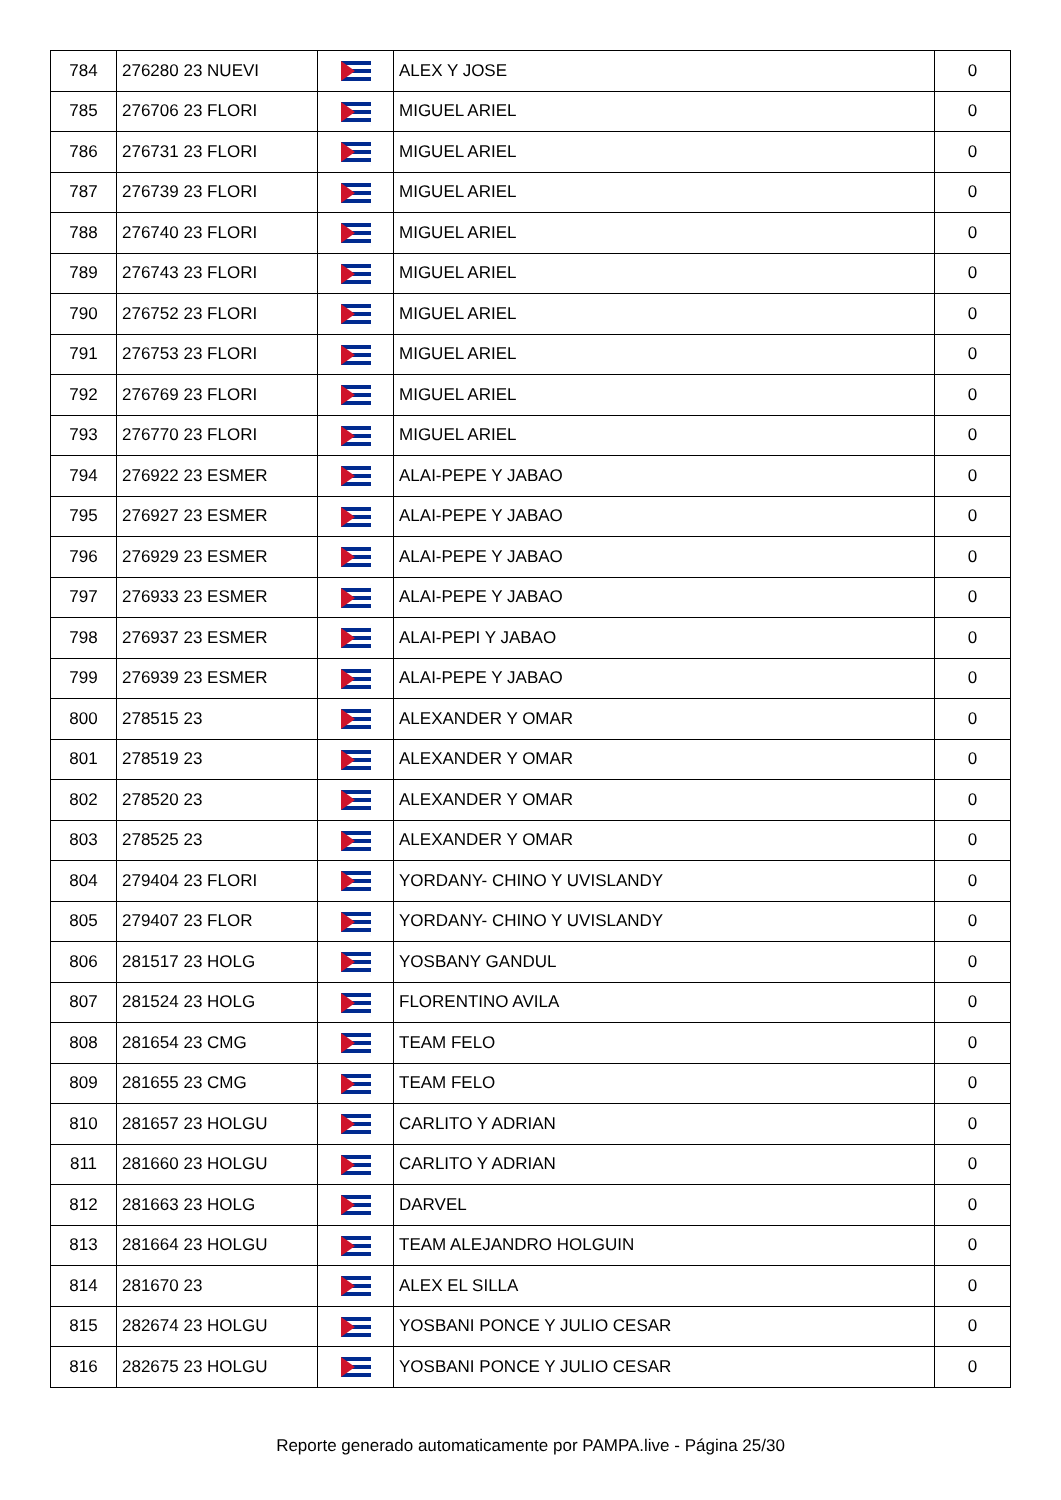| 784 | 276280 23 NUEVI | | ALEX Y JOSE | 0 |
| 785 | 276706 23 FLORI | | MIGUEL ARIEL | 0 |
| 786 | 276731 23 FLORI | | MIGUEL ARIEL | 0 |
| 787 | 276739 23 FLORI | | MIGUEL ARIEL | 0 |
| 788 | 276740 23 FLORI | | MIGUEL ARIEL | 0 |
| 789 | 276743 23 FLORI | | MIGUEL ARIEL | 0 |
| 790 | 276752 23 FLORI | | MIGUEL ARIEL | 0 |
| 791 | 276753 23 FLORI | | MIGUEL ARIEL | 0 |
| 792 | 276769 23 FLORI | | MIGUEL ARIEL | 0 |
| 793 | 276770 23 FLORI | | MIGUEL ARIEL | 0 |
| 794 | 276922 23 ESMER | | ALAI-PEPE Y JABAO | 0 |
| 795 | 276927 23 ESMER | | ALAI-PEPE Y JABAO | 0 |
| 796 | 276929 23 ESMER | | ALAI-PEPE Y JABAO | 0 |
| 797 | 276933 23 ESMER | | ALAI-PEPE Y JABAO | 0 |
| 798 | 276937 23 ESMER | | ALAI-PEPI Y JABAO | 0 |
| 799 | 276939 23 ESMER | | ALAI-PEPE Y JABAO | 0 |
| 800 | 278515 23 | | ALEXANDER Y OMAR | 0 |
| 801 | 278519 23 | | ALEXANDER Y OMAR | 0 |
| 802 | 278520 23 | | ALEXANDER Y OMAR | 0 |
| 803 | 278525 23 | | ALEXANDER Y OMAR | 0 |
| 804 | 279404 23 FLORI | | YORDANY- CHINO Y UVISLANDY | 0 |
| 805 | 279407 23 FLOR | | YORDANY- CHINO Y UVISLANDY | 0 |
| 806 | 281517 23 HOLG | | YOSBANY GANDUL | 0 |
| 807 | 281524 23 HOLG | | FLORENTINO AVILA | 0 |
| 808 | 281654 23 CMG | | TEAM FELO | 0 |
| 809 | 281655 23 CMG | | TEAM FELO | 0 |
| 810 | 281657 23 HOLGU | | CARLITO Y ADRIAN | 0 |
| 811 | 281660 23 HOLGU | | CARLITO Y ADRIAN | 0 |
| 812 | 281663 23 HOLG | | DARVEL | 0 |
| 813 | 281664 23 HOLGU | | TEAM ALEJANDRO HOLGUIN | 0 |
| 814 | 281670 23 | | ALEX EL SILLA | 0 |
| 815 | 282674 23 HOLGU | | YOSBANI PONCE Y JULIO CESAR | 0 |
| 816 | 282675 23 HOLGU | | YOSBANI PONCE Y JULIO CESAR | 0 |
Reporte generado automaticamente por PAMPA.live - Página 25/30